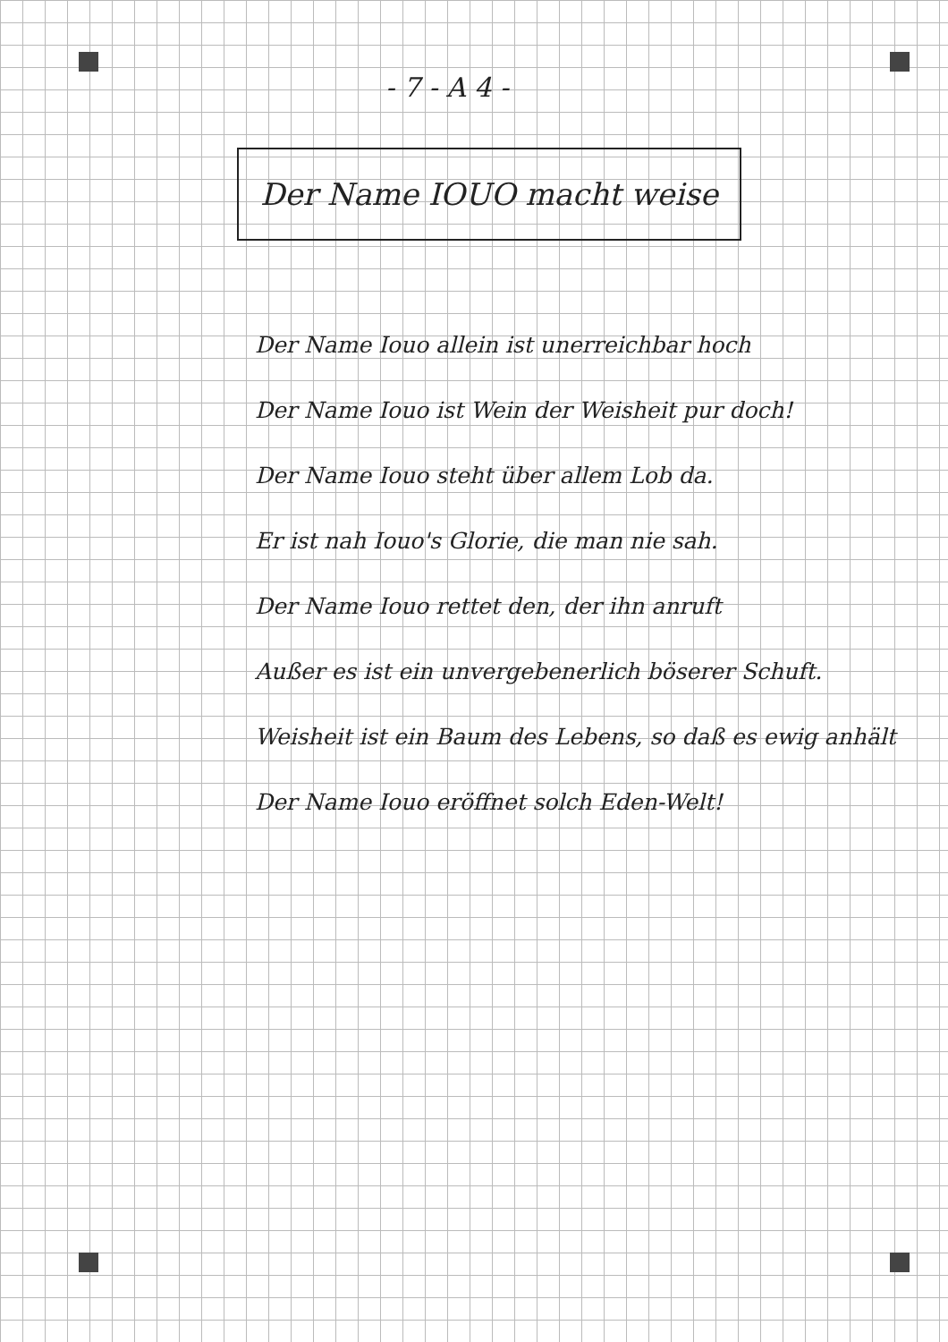- 7 - A 4 -
Der Name IOUO macht weise
Der Name Iouo allein ist unerreichbar hoch
Der Name Iouo ist Wein der Weisheit pur doch!
Der Name Iouo steht über allem Lob da.
Er ist nah Iouo's Glorie, die man nie sah.
Der Name Iouo rettet den, der ihn anruft
Außer es ist ein unvergebenerlich böserer Schuft.
Weisheit ist ein Baum des Lebens, so daß es ewig anhält
Der Name Iouo eröffnet solch Eden-Welt!